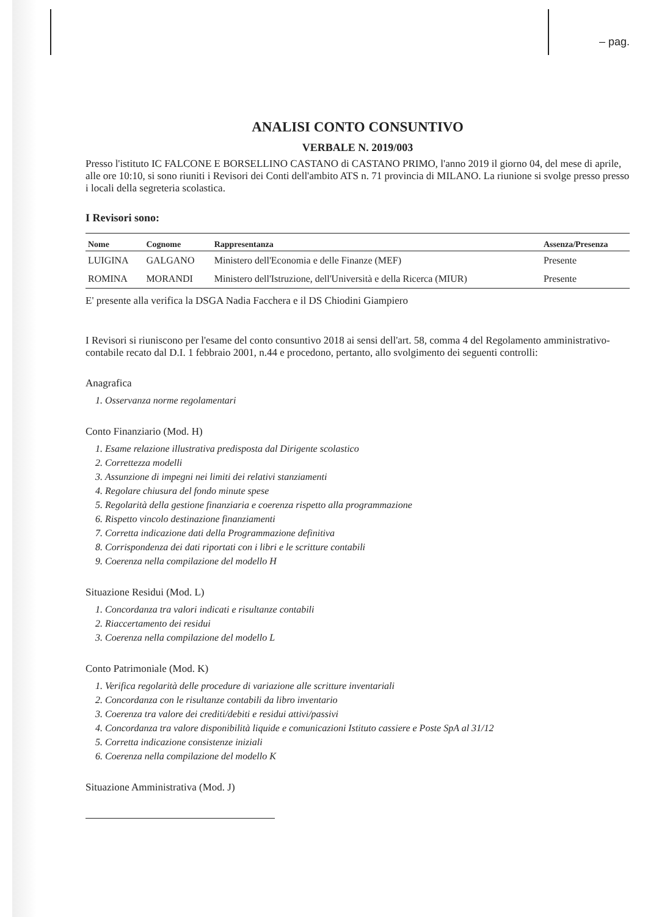– pag.
ANALISI CONTO CONSUNTIVO
VERBALE N. 2019/003
Presso l'istituto IC FALCONE E BORSELLINO CASTANO di CASTANO PRIMO, l'anno 2019 il giorno 04, del mese di aprile, alle ore 10:10, si sono riuniti i Revisori dei Conti dell'ambito ATS n. 71 provincia di MILANO. La riunione si svolge presso presso i locali della segreteria scolastica.
I Revisori sono:
| Nome | Cognome | Rappresentanza | Assenza/Presenza |
| --- | --- | --- | --- |
| LUIGINA | GALGANO | Ministero dell'Economia e delle Finanze (MEF) | Presente |
| ROMINA | MORANDI | Ministero dell'Istruzione, dell'Università e della Ricerca (MIUR) | Presente |
E' presente alla verifica la DSGA Nadia Facchera e il DS Chiodini Giampiero
I Revisori si riuniscono per l'esame del conto consuntivo 2018 ai sensi dell'art. 58, comma 4 del Regolamento amministrativo-contabile recato dal D.I. 1 febbraio 2001, n.44 e procedono, pertanto, allo svolgimento dei seguenti controlli:
Anagrafica
1. Osservanza norme regolamentari
Conto Finanziario (Mod. H)
1. Esame relazione illustrativa predisposta dal Dirigente scolastico
2. Correttezza modelli
3. Assunzione di impegni nei limiti dei relativi stanziamenti
4. Regolare chiusura del fondo minute spese
5. Regolarità della gestione finanziaria e coerenza rispetto alla programmazione
6. Rispetto vincolo destinazione finanziamenti
7. Corretta indicazione dati della Programmazione definitiva
8. Corrispondenza dei dati riportati con i libri e le scritture contabili
9. Coerenza nella compilazione del modello H
Situazione Residui (Mod. L)
1. Concordanza tra valori indicati e risultanze contabili
2. Riaccertamento dei residui
3. Coerenza nella compilazione del modello L
Conto Patrimoniale (Mod. K)
1. Verifica regolarità delle procedure di variazione alle scritture inventariali
2. Concordanza con le risultanze contabili da libro inventario
3. Coerenza tra valore dei crediti/debiti e residui attivi/passivi
4. Concordanza tra valore disponibilità liquide e comunicazioni Istituto cassiere e Poste SpA al 31/12
5. Corretta indicazione consistenze iniziali
6. Coerenza nella compilazione del modello K
Situazione Amministrativa (Mod. J)